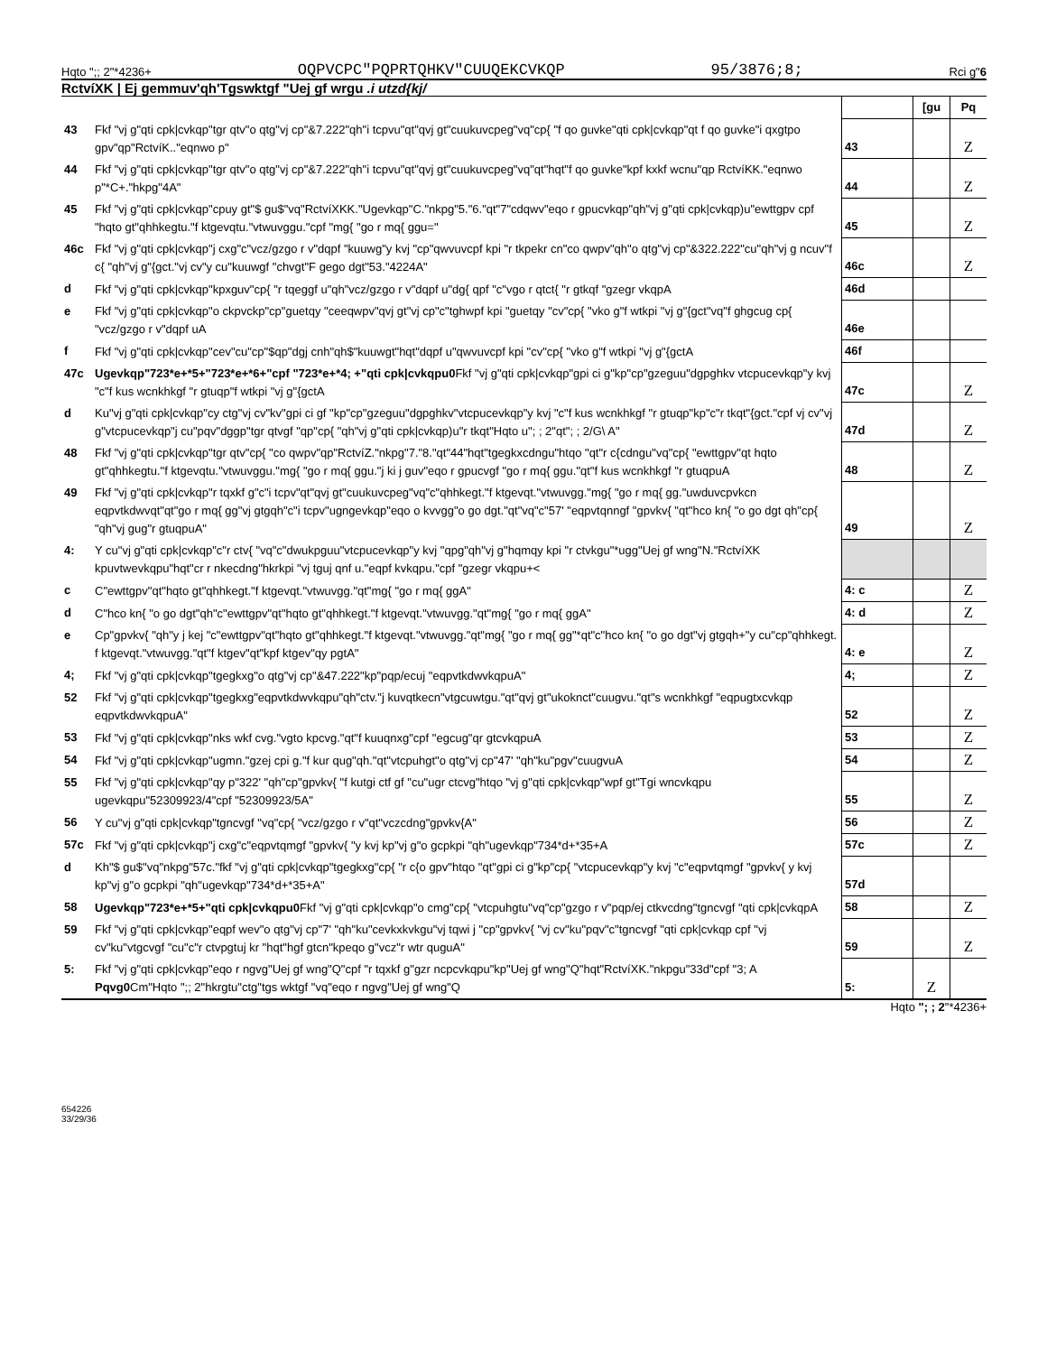Hqto ";; 2"*4236+ OQPVCPC"PQPRTQHKV"CUUQEKCVKQP 95/3876;8; Rci g"6
RctvíXK | Ej gemmuv'qh'Tgswktgf "Uej gf wrgu .i utzd{kj/
| | | | [gu | Pq |
| 43 | Fkf "vj g"qti cpk/cvkqp"tgr qtv"o qtg"vj cp"&7.222"qh"i tcpvu"qt"qvj gt"cuukuvcpeg"vq"cp{ "f qo guvke"qti cpk/cvkqp"qt f qo guvke"i qxgtpo gpv"qp"RctvíK.."eqnwo p" | 43 | | Z |
| 44 | Fkf "vj g"qti cpk/cvkqp"tgr qtv"o qtg"vj cp"&7.222"qh"i tcpvu"qt"qvj gt"cuukuvcpeg"vq"qt"hqt"f qo guvke"kpf kxkf wcnu"qp RctvíKK."eqnwo p"*C+."hkpg"4A" | 44 | | Z |
| 45 | Fkf "vj g"qti cpk/cvkqp"cpuy gt"$ gu$"vq"RctvíXKK."Ugevkqp"C."nkpg"5."6."qt"7"cdqwv"eqo r gpucvkqp"qh"vj g"qti cpk/cvkqp)u"ewttgpv cpf "hqto gt"qhhkegtu."f ktgevqtu."vtwuvggu."cpf "mg{ "go r mq{ ggu=" | 45 | | Z |
| 46c | Fkf "vj g"qti cpk/cvkqp"j cxg"c"vcz/gzgo r v"dqpf "kuuwg"y kvj "cp"qwvuvcpf kpi "r tkpekr cn"co qwpv"qh"o qtg"vj cp"&322.222"cu"qh"vj g ncuv"f c{ "qh"vj g"{gct."vj cv"y cu"kuuwgf "chvgt"F gego dgt"53."4224A" | 46c | | Z |
| d | Fkf "vj g"qti cpk/cvkqp"kpxguv"cp{ "r tqeggf u"qh"vcz/gzgo r v"dqpf u"dg{ qpf "c"vgo r qtct{ "r gtkqf "gzegr vkqpA | 46d | | |
| e | Fkf "vj g"qti cpk/cvkqp"o ckpvckp"cp"guetqy "ceeqwpv"qvj gt"vj cp"c"tghwpf kpi "guetqy "cv"cp{ "vko g"f wtkpi "vj g"{gct"vq"f ghgcug cp{ "vcz/gzgo r v"dqpf uA | 46e | | |
| f | Fkf "vj g"qti cpk/cvkqp"cev"cu"cp"$qp"dgj cnh"qh$"kuuwgt"hqt"dqpf u"qwvuvcpf kpi "cv"cp{ "vko g"f wtkpi "vj g"{gctA | 46f | | |
| 47c | Ugevkqp"723*e+*5+"723*e+*6+"cpf "723*e+*4; +"qti cpk/cvkqpu0 Fkf "vj g"qti cpk/cvkqp"gpi ci g"kp"cp"gzeguu"dgpghkv vtcpucevkqp"y kvj "c"f kus wcnkhkgf "r gtuqp"f wtkpi "vj g"{gctA | 47c | | Z |
| d | Ku"vj g"qti cpk/cvkqp"cy ctg"vj cv"kv"gpi ci gf "kp"cp"gzeguu"dgpghkv"vtcpucevkqp"y kvj "c"f kus wcnkhkgf "r gtuqp"kp"c"r tkqt"{gct."cpf vj cv"vj g"vtcpucevkqp"j cu"pqv"dggp"tgr qtvgf "qp"cp{ "qh"vj g"qti cpk/cvkqp)u"r tkqt"Hqto u"; ; 2"qt"; ; 2/G\ A" | 47d | | Z |
| 48 | Fkf "vj g"qti cpk/cvkqp"tgr qtv"cp{ "co qwpv"qp"RctvíZ."nkpg"7."8."qt"44"hqt"tgegkxcdngu"htqo "qt"r c{cdngu"vq"cp{ "ewttgpv"qt hqto gt"qhhkegtu."f ktgevqtu."vtwuvggu."mg{ "go r mq{ ggu."j ki j guv"eqo r gpucvgf "go r mq{ ggu."qt"f kus wcnkhkgf "r gtuqpuA | 48 | | Z |
| 49 | Fkf "vj g"qti cpk/cvkqp"r tqxkf g"c"i tcpv"qt"qvj gt"cuukuvcpeg"vq"c"qhhkegt."f ktgevqt."vtwuvgg."mg{ "go r mq{ gg."uwduvcpvkcn eqpvtkdwvqt"qt"go r mq{ gg"vj gtgqh"c"i tcpv"ugngevkqp"eqo o kvvgg"o go dgt."qt"vq"c"57' "eqpvtqnngf "gpvkv{ "qt"hco kn{ "o go dgt qh"cp{ "qh"vj gug"r gtuqpuA" | 49 | | Z |
| 4: | Y cu"vj g"qti cpk/cvkqp"c"r ctv{ "vq"c"dwukpguu"vtcpucevkqp"y kvj "qpg"qh"vj g"hqmqy kpi "r ctvkgu"*ugg"Uej gf wng"N."RctvíXK kpuvtwevkqpu"hqt"cr r nkecdng"hkrkpi "vj tguj qnf u."eqpf kvkqpu."cpf "gzegr vkqpu+< | | | |
| c | C"ewttgpv"qt"hqto gt"qhhkegt."f ktgevqt."vtwuvgg."qt"mg{ "go r mq{ ggA" | 4: c | | Z |
| d | C"hco kn{ "o go dgt"qh"c"ewttgpv"qt"hqto gt"qhhkegt."f ktgevqt."vtwuvgg."qt"mg{ "go r mq{ ggA" | 4: d | | Z |
| e | Cp"gpvkv{ "qh"y j kej "c"ewttgpv"qt"hqto gt"qhhkegt."f ktgevqt."vtwuvgg."qt"mg{ "go r mq{ gg"*qt"c"hco kn{ "o go dgt"vj gtgqh+"y cu"cp"qhhkegt. f ktgevqt."vtwuvgg."qt"f ktgev"qt"kpf ktgev"qy pgtA" | 4: e | | Z |
| 4; | Fkf "vj g"qti cpk/cvkqp"tgegkxg"o qtg"vj cp"&47.222"kp"pqp/ecuj "eqpvtkdwvkqpuA" | 4; | | Z |
| 52 | Fkf "vj g"qti cpk/cvkqp"tgegkxg"eqpvtkdwvkqpu"qh"ctv."j kuvqtkecn"vtgcuwtgu."qt"qvj gt"ukoknct"cuugvu."qt"s wcnkhkgf "eqpugtxcvkqp eqpvtkdwvkqpuA" | 52 | | Z |
| 53 | Fkf "vj g"qti cpk/cvkqp"nks wkf cvg."vgto kpcvg."qt"f kuuqnxg"cpf "egcug"qr gtcvkqpuA | 53 | | Z |
| 54 | Fkf "vj g"qti cpk/cvkqp"ugmn."gzej cpi g."f kur qug"qh."qt"vtcpuhgt"o qtg"vj cp"47' "qh"ku"pgv"cuugvuA | 54 | | Z |
| 55 | Fkf "vj g"qti cpk/cvkqp"qy p"322' "qh"cp"gpvkv{ "f kutgi ctf gf "cu"ugr ctcvg"htqo "vj g"qti cpk/cvkqp"wpf gt"Tgi wncvkqpu ugevkqpu"52309923/4"cpf "52309923/5A" | 55 | | Z |
| 56 | Y cu"vj g"qti cpk/cvkqp"tgncvgf "vq"cp{ "vcz/gzgo r v"qt"vczcdng"gpvkv{A" | 56 | | Z |
| 57c | Fkf "vj g"qti cpk/cvkqp"j cxg"c"eqpvtqmgf "gpvkv{ "y kvj kp"vj g"o gcpkpi "qh"ugevkqp"734*d+*35+A | 57c | | Z |
| d | Kh"$ gu$"vq"nkpg"57c."fkf "vj g"qti cpk/cvkqp"tgegkxg"cp{ "r c{o gpv"htqo "qt"gpi ci g"kp"cp{ "vtcpucevkqp"y kvj "c"eqpvtqmgf "gpvkv{ y kvj kp"vj g"o gcpkpi "qh"ugevkqp"734*d+*35+A" | 57d | | |
| 58 | Ugevkqp"723*e+*5+"qti cpk/cvkqpu0 Fkf "vj g"qti cpk/cvkqp"o cmg"cp{ "vtcpuhgtu"vq"cp"gzgo r v"pqp/ej ctkvcdng"tgncvgf "qti cpk/cvkqpA | 58 | | Z |
| 59 | Fkf "vj g"qti cpk/cvkqp"eqpf wev"o qtg"vj cp"7' "qh"ku"cevkxkvkgu"vj tqwi j "cp"gpvkv{ "vj cv"ku"pqv"c"tgncvgf "qti cpk/cvkqp cpf "vj cv"ku"vtgcvgf "cu"c"r ctvpgtuj kr "hqt"hgf gtcn"kpeqo g"vcz"r wtr quguA" | 59 | | Z |
| 5: | Fkf "vj g"qti cpk/cvkqp"eqo r ngvg"Uej gf wng"Q"cpf "r tqxkf g"gzr ncpcvkqpu"kp"Uej gf wng"Q"hqt"RctvíXK."nkpgu"33d"cpf "3; A Pqvg0 Cm"Hqto ";; 2"hkrgtu"ctg"tgs wktgf "vq"eqo r ngvg"Uej gf wng"Q | 5: | Z | |
Hqto "; ; 2"*4236+
654226
33/29/36